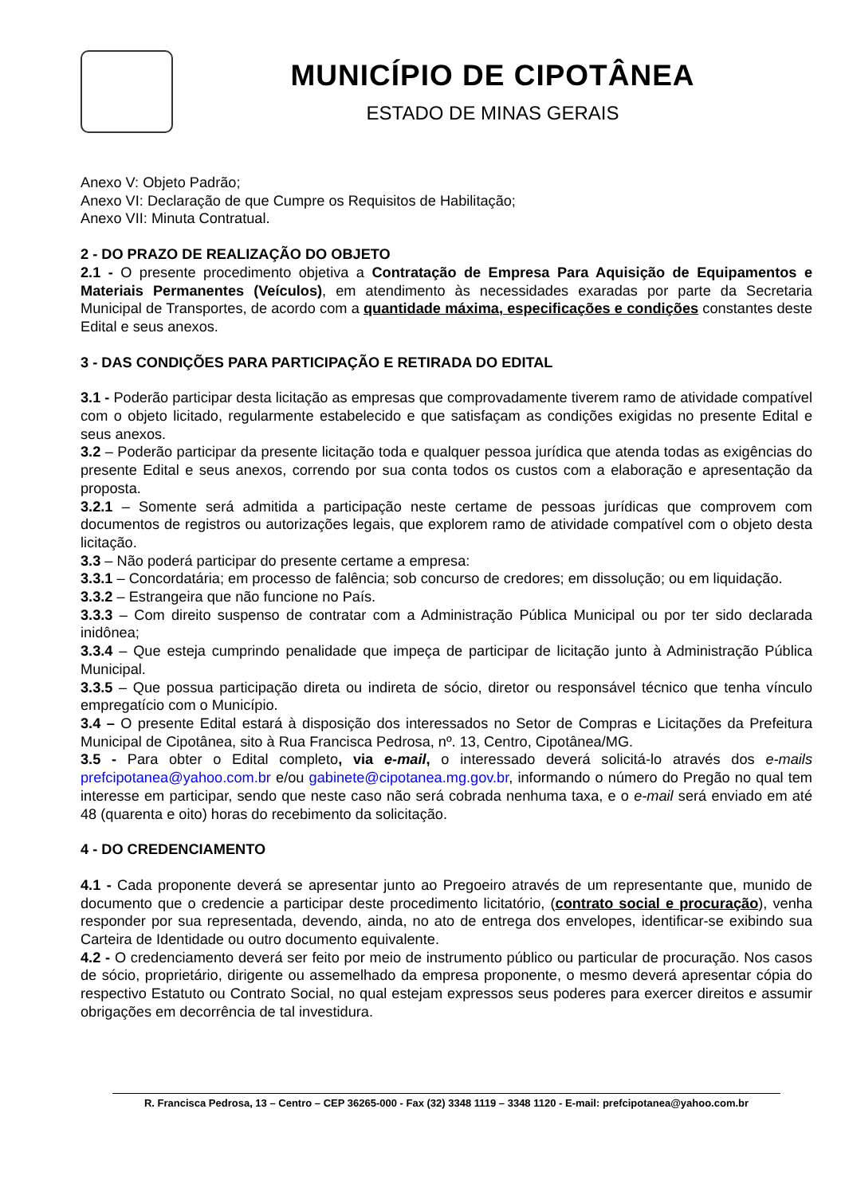MUNICÍPIO DE CIPOTÂNEA
ESTADO DE MINAS GERAIS
Anexo V: Objeto Padrão;
Anexo VI: Declaração de que Cumpre os Requisitos de Habilitação;
Anexo VII: Minuta Contratual.
2 - DO PRAZO DE REALIZAÇÃO DO OBJETO
2.1 - O presente procedimento objetiva a Contratação de Empresa Para Aquisição de Equipamentos e Materiais Permanentes (Veículos), em atendimento às necessidades exaradas por parte da Secretaria Municipal de Transportes, de acordo com a quantidade máxima, especificações e condições constantes deste Edital e seus anexos.
3 - DAS CONDIÇÕES PARA PARTICIPAÇÃO E RETIRADA DO EDITAL
3.1 - Poderão participar desta licitação as empresas que comprovadamente tiverem ramo de atividade compatível com o objeto licitado, regularmente estabelecido e que satisfaçam as condições exigidas no presente Edital e seus anexos.
3.2 – Poderão participar da presente licitação toda e qualquer pessoa jurídica que atenda todas as exigências do presente Edital e seus anexos, correndo por sua conta todos os custos com a elaboração e apresentação da proposta.
3.2.1 – Somente será admitida a participação neste certame de pessoas jurídicas que comprovem com documentos de registros ou autorizações legais, que explorem ramo de atividade compatível com o objeto desta licitação.
3.3 – Não poderá participar do presente certame a empresa:
3.3.1 – Concordatária; em processo de falência; sob concurso de credores; em dissolução; ou em liquidação.
3.3.2 – Estrangeira que não funcione no País.
3.3.3 – Com direito suspenso de contratar com a Administração Pública Municipal ou por ter sido declarada inidônea;
3.3.4 – Que esteja cumprindo penalidade que impeça de participar de licitação junto à Administração Pública Municipal.
3.3.5 – Que possua participação direta ou indireta de sócio, diretor ou responsável técnico que tenha vínculo empregatício com o Município.
3.4 – O presente Edital estará à disposição dos interessados no Setor de Compras e Licitações da Prefeitura Municipal de Cipotânea, sito à Rua Francisca Pedrosa, nº. 13, Centro, Cipotânea/MG.
3.5 - Para obter o Edital completo, via e-mail, o interessado deverá solicitá-lo através dos e-mails prefcipotanea@yahoo.com.br e/ou gabinete@cipotanea.mg.gov.br, informando o número do Pregão no qual tem interesse em participar, sendo que neste caso não será cobrada nenhuma taxa, e o e-mail será enviado em até 48 (quarenta e oito) horas do recebimento da solicitação.
4 - DO CREDENCIAMENTO
4.1 - Cada proponente deverá se apresentar junto ao Pregoeiro através de um representante que, munido de documento que o credencie a participar deste procedimento licitatório, (contrato social e procuração), venha responder por sua representada, devendo, ainda, no ato de entrega dos envelopes, identificar-se exibindo sua Carteira de Identidade ou outro documento equivalente.
4.2 - O credenciamento deverá ser feito por meio de instrumento público ou particular de procuração. Nos casos de sócio, proprietário, dirigente ou assemelhado da empresa proponente, o mesmo deverá apresentar cópia do respectivo Estatuto ou Contrato Social, no qual estejam expressos seus poderes para exercer direitos e assumir obrigações em decorrência de tal investidura.
R. Francisca Pedrosa, 13 – Centro – CEP 36265-000 - Fax (32) 3348 1119 – 3348 1120 - E-mail: prefcipotanea@yahoo.com.br